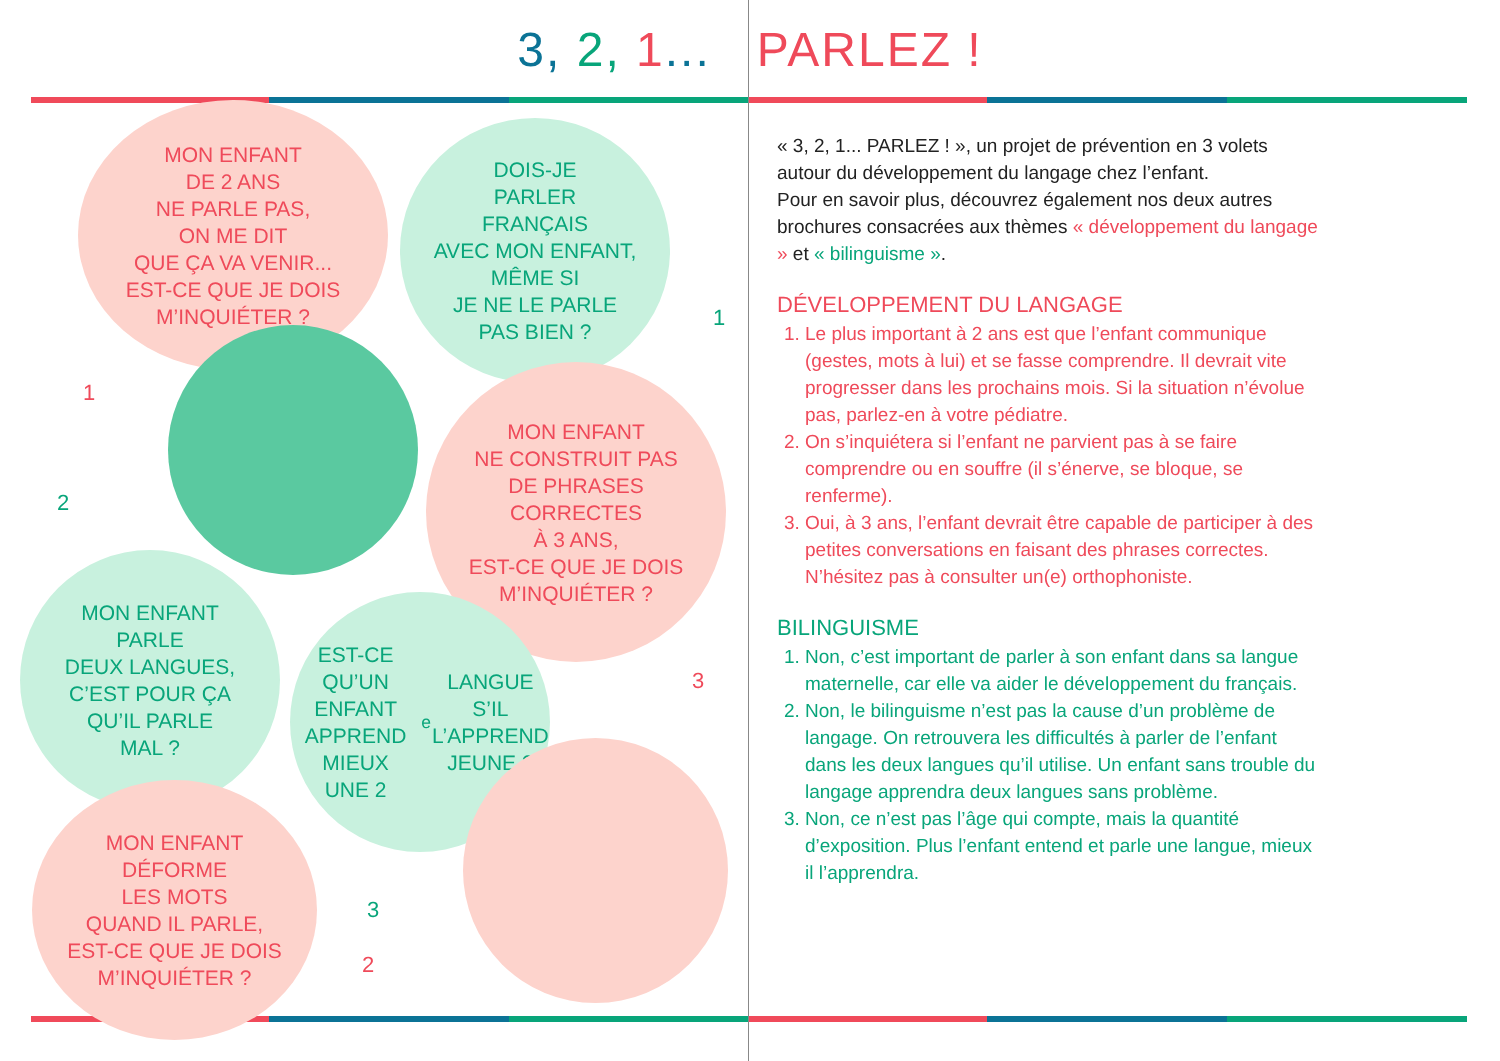3, 2, 1... PARLEZ !
MON ENFANT
DE 2 ANS
NE PARLE PAS,
ON ME DIT
QUE ÇA VA VENIR...
EST-CE QUE JE DOIS
M’INQUIÉTER ?
DOIS-JE
PARLER
FRANÇAIS
AVEC MON ENFANT,
MÊME SI
JE NE LE PARLE
PAS BIEN ?
MON ENFANT
NE CONSTRUIT PAS
DE PHRASES
CORRECTES
À 3 ANS,
EST-CE QUE JE DOIS
M’INQUIÉTER ?
MON ENFANT
PARLE
DEUX LANGUES,
C’EST POUR ÇA
QU’IL PARLE
MAL ?
EST-CE QU’UN
ENFANT
APPREND MIEUX
UNE 2<sup>e</sup> LANGUE
S’IL L’APPREND
JEUNE ?
MON ENFANT
DÉFORME
LES MOTS
QUAND IL PARLE,
EST-CE QUE JE DOIS
M’INQUIÉTER ?
1
1
2
3
3
2
« 3, 2, 1... PARLEZ ! », un projet de prévention en 3 volets autour du développement du langage chez l’enfant.
Pour en savoir plus, découvrez également nos deux autres brochures consacrées aux thèmes « développement du langage » et « bilinguisme ».
DÉVELOPPEMENT DU LANGAGE
1. Le plus important à 2 ans est que l’enfant communique (gestes, mots à lui) et se fasse comprendre. Il devrait vite progresser dans les prochains mois. Si la situation n’évolue pas, parlez-en à votre pédiatre.
2. On s’inquiétera si l’enfant ne parvient pas à se faire comprendre ou en souffre (il s’énerve, se bloque, se renferme).
3. Oui, à 3 ans, l’enfant devrait être capable de participer à des petites conversations en faisant des phrases correctes. N’hésitez pas à consulter un(e) orthophoniste.
BILINGUISME
1. Non, c’est important de parler à son enfant dans sa langue maternelle, car elle va aider le développement du français.
2. Non, le bilinguisme n’est pas la cause d’un problème de langage. On retrouvera les difficultés à parler de l’enfant dans les deux langues qu’il utilise. Un enfant sans trouble du langage apprendra deux langues sans problème.
3. Non, ce n’est pas l’âge qui compte, mais la quantité d’exposition. Plus l’enfant entend et parle une langue, mieux il l’apprendra.